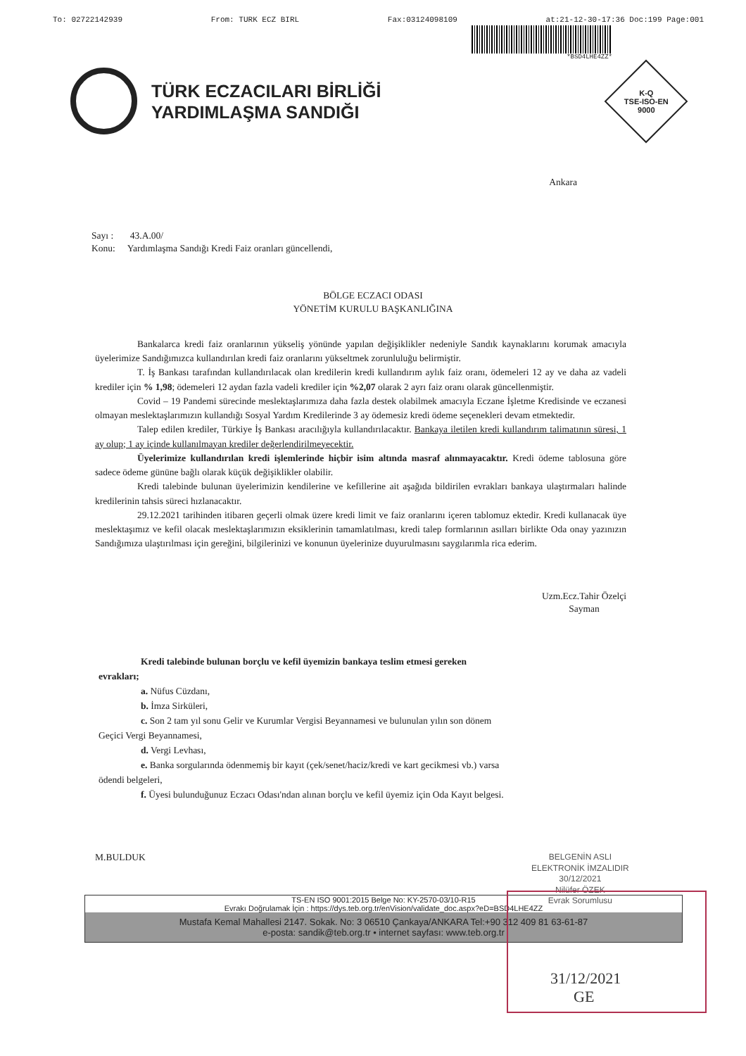To: 02722142939 From: TURK ECZ BIRL Fax:03124098109 at:21-12-30-17:36 Doc:199 Page:001
*BSD4LHE4ZZ*
TÜRK ECZACILARI BİRLİĞİ
YARDIMLAŞMA SANDIĞI
K-Q
TSE-ISO-EN
9000
Ankara
Sayı : 43.A.00/
Konu: Yardımlaşma Sandığı Kredi Faiz oranları güncellendi,
BÖLGE ECZACI ODASI
YÖNETİM KURULU BAŞKANLIĞINA
Bankalarca kredi faiz oranlarının yükseliş yönünde yapılan değişiklikler nedeniyle Sandık kaynaklarını korumak amacıyla üyelerimize Sandığımızca kullandırılan kredi faiz oranlarını yükseltmek zorunluluğu belirmiştir.
T. İş Bankası tarafından kullandırılacak olan kredilerin kredi kullandırım aylık faiz oranı, ödemeleri 12 ay ve daha az vadeli krediler için % 1,98; ödemeleri 12 aydan fazla vadeli krediler için %2,07 olarak 2 ayrı faiz oranı olarak güncellenmiştir.
Covid – 19 Pandemi sürecinde meslektaşlarımıza daha fazla destek olabilmek amacıyla Eczane İşletme Kredisinde ve eczanesi olmayan meslektaşlarımızın kullandığı Sosyal Yardım Kredilerinde 3 ay ödemesiz kredi ödeme seçenekleri devam etmektedir.
Talep edilen krediler, Türkiye İş Bankası aracılığıyla kullandırılacaktır. Bankaya iletilen kredi kullandırım talimatının süresi, 1 ay olup; 1 ay içinde kullanılmayan krediler değerlendirilmeyecektir.
Üyelerimize kullandırılan kredi işlemlerinde hiçbir isim altında masraf alınmayacaktır. Kredi ödeme tablosuna göre sadece ödeme gününe bağlı olarak küçük değişiklikler olabilir.
Kredi talebinde bulunan üyelerimizin kendilerine ve kefillerine ait aşağıda bildirilen evrakları bankaya ulaştırmaları halinde kredilerinin tahsis süreci hızlanacaktır.
29.12.2021 tarihinden itibaren geçerli olmak üzere kredi limit ve faiz oranlarını içeren tablomuz ektedir. Kredi kullanacak üye meslektaşımız ve kefil olacak meslektaşlarımızın eksiklerinin tamamlatılması, kredi talep formlarının asılları birlikte Oda onay yazınızın Sandığımıza ulaştırılması için gereğini, bilgilerinizi ve konunun üyelerinize duyurulmasını saygılarımla rica ederim.
Uzm.Ecz.Tahir Özelçi
Sayman
Kredi talebinde bulunan borçlu ve kefil üyemizin bankaya teslim etmesi gereken
evrakları;
a. Nüfus Cüzdanı,
b. İmza Sirküleri,
c. Son 2 tam yıl sonu Gelir ve Kurumlar Vergisi Beyannamesi ve bulunulan yılın son dönem
Geçici Vergi Beyannamesi,
d. Vergi Levhası,
e. Banka sorgularında ödenmemiş bir kayıt (çek/senet/haciz/kredi ve kart gecikmesi vb.) varsa
ödendi belgeleri,
f. Üyesi bulunduğunuz Eczacı Odası'ndan alınan borçlu ve kefil üyemiz için Oda Kayıt belgesi.
M.BULDUK
TS-EN ISO 9001:2015 Belge No: KY-2570-03/10-R15
Evrakı Doğrulamak İçin : https://dys.teb.org.tr/enVision/validate_doc.aspx?eD=BSD4LHE4ZZ
Mustafa Kemal Mahallesi 2147. Sokak. No: 3 06510 Çankaya/ANKARA Tel:+90 312 409 81 63-61-87
e-posta: sandik@teb.org.tr • internet sayfası: www.teb.org.tr
BELGENİN ASLI
ELEKTRONİK İMZALIDIR
30/12/2021
Nilüfer ÖZEK
Evrak Sorumlusu
31/12/2021
GE